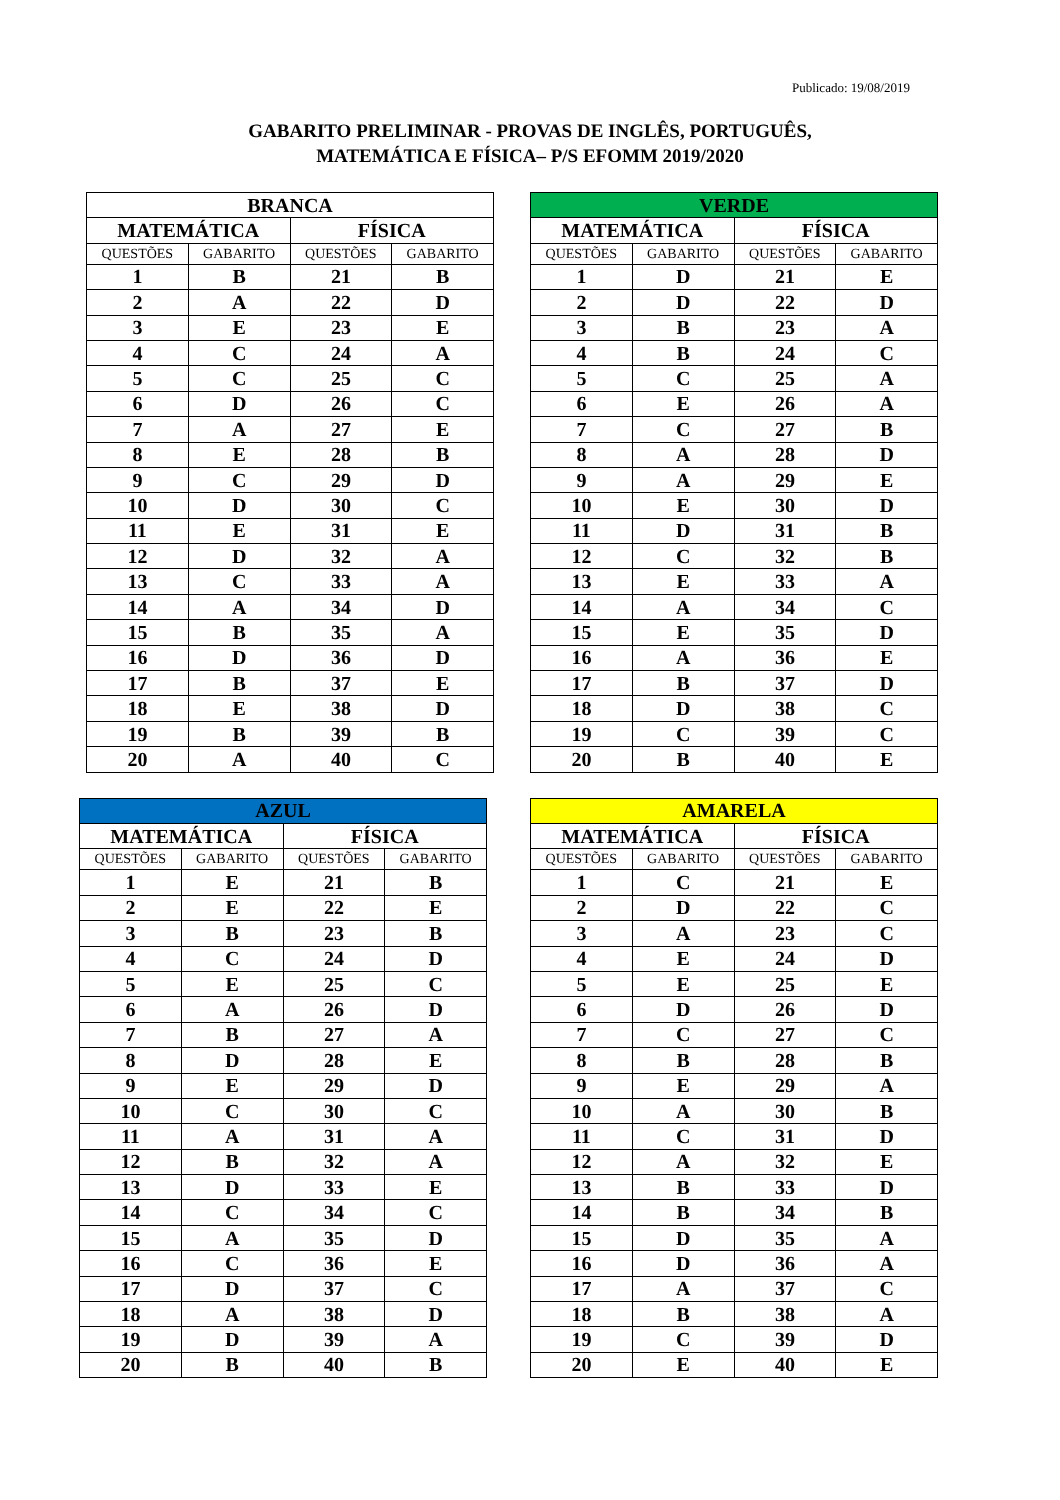Publicado: 19/08/2019
GABARITO PRELIMINAR - PROVAS DE INGLÊS, PORTUGUÊS,
MATEMÁTICA E FÍSICA– P/S EFOMM 2019/2020
| BRANCA | | | |
| --- | --- | --- | --- |
| MATEMÁTICA | | FÍSICA | |
| QUESTÕES | GABARITO | QUESTÕES | GABARITO |
| 1 | B | 21 | B |
| 2 | A | 22 | D |
| 3 | E | 23 | E |
| 4 | C | 24 | A |
| 5 | C | 25 | C |
| 6 | D | 26 | C |
| 7 | A | 27 | E |
| 8 | E | 28 | B |
| 9 | C | 29 | D |
| 10 | D | 30 | C |
| 11 | E | 31 | E |
| 12 | D | 32 | A |
| 13 | C | 33 | A |
| 14 | A | 34 | D |
| 15 | B | 35 | A |
| 16 | D | 36 | D |
| 17 | B | 37 | E |
| 18 | E | 38 | D |
| 19 | B | 39 | B |
| 20 | A | 40 | C |
| VERDE | | | |
| --- | --- | --- | --- |
| MATEMÁTICA | | FÍSICA | |
| QUESTÕES | GABARITO | QUESTÕES | GABARITO |
| 1 | D | 21 | E |
| 2 | D | 22 | D |
| 3 | B | 23 | A |
| 4 | B | 24 | C |
| 5 | C | 25 | A |
| 6 | E | 26 | A |
| 7 | C | 27 | B |
| 8 | A | 28 | D |
| 9 | A | 29 | E |
| 10 | E | 30 | D |
| 11 | D | 31 | B |
| 12 | C | 32 | B |
| 13 | E | 33 | A |
| 14 | A | 34 | C |
| 15 | E | 35 | D |
| 16 | A | 36 | E |
| 17 | B | 37 | D |
| 18 | D | 38 | C |
| 19 | C | 39 | C |
| 20 | B | 40 | E |
| AZUL | | | |
| --- | --- | --- | --- |
| MATEMÁTICA | | FÍSICA | |
| QUESTÕES | GABARITO | QUESTÕES | GABARITO |
| 1 | E | 21 | B |
| 2 | E | 22 | E |
| 3 | B | 23 | B |
| 4 | C | 24 | D |
| 5 | E | 25 | C |
| 6 | A | 26 | D |
| 7 | B | 27 | A |
| 8 | D | 28 | E |
| 9 | E | 29 | D |
| 10 | C | 30 | C |
| 11 | A | 31 | A |
| 12 | B | 32 | A |
| 13 | D | 33 | E |
| 14 | C | 34 | C |
| 15 | A | 35 | D |
| 16 | C | 36 | E |
| 17 | D | 37 | C |
| 18 | A | 38 | D |
| 19 | D | 39 | A |
| 20 | B | 40 | B |
| AMARELA | | | |
| --- | --- | --- | --- |
| MATEMÁTICA | | FÍSICA | |
| QUESTÕES | GABARITO | QUESTÕES | GABARITO |
| 1 | C | 21 | E |
| 2 | D | 22 | C |
| 3 | A | 23 | C |
| 4 | E | 24 | D |
| 5 | E | 25 | E |
| 6 | D | 26 | D |
| 7 | C | 27 | C |
| 8 | B | 28 | B |
| 9 | E | 29 | A |
| 10 | A | 30 | B |
| 11 | C | 31 | D |
| 12 | A | 32 | E |
| 13 | B | 33 | D |
| 14 | B | 34 | B |
| 15 | D | 35 | A |
| 16 | D | 36 | A |
| 17 | A | 37 | C |
| 18 | B | 38 | A |
| 19 | C | 39 | D |
| 20 | E | 40 | E |